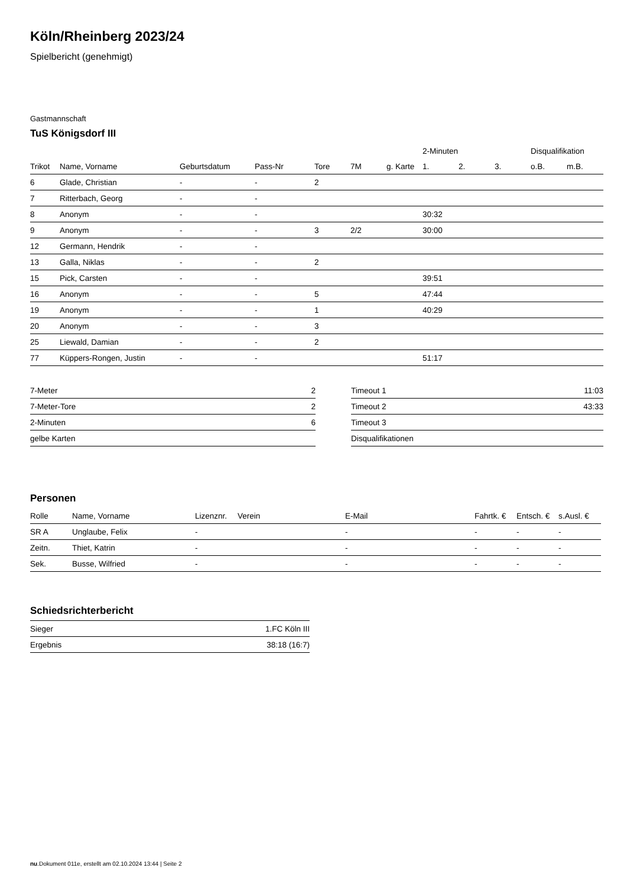Köln/Rheinberg 2023/24
Spielbericht (genehmigt)
Gastmannschaft
TuS Königsdorf III
| | | | | | | | | 2-Minuten | | | Disqualifikation | |
| --- | --- | --- | --- | --- | --- | --- | --- | --- | --- | --- | --- | --- |
| Trikot | Name, Vorname | Geburtsdatum | Pass-Nr | Tore | 7M | g. Karte | | 1. | 2. | 3. | o.B. | m.B. |
| 6 | Glade, Christian | - | - | 2 | | | | | | | | |
| 7 | Ritterbach, Georg | - | - | | | | | | | | | |
| 8 | Anonym | - | - | | | | | 30:32 | | | | |
| 9 | Anonym | - | - | 3 | 2/2 | | | 30:00 | | | | |
| 12 | Germann, Hendrik | - | - | | | | | | | | | |
| 13 | Galla, Niklas | - | - | 2 | | | | | | | | |
| 15 | Pick, Carsten | - | - | | | | | 39:51 | | | | |
| 16 | Anonym | - | - | 5 | | | | 47:44 | | | | |
| 19 | Anonym | - | - | 1 | | | | 40:29 | | | | |
| 20 | Anonym | - | - | 3 | | | | | | | | |
| 25 | Liewald, Damian | - | - | 2 | | | | | | | | |
| 77 | Küppers-Rongen, Justin | - | - | | | | | 51:17 | | | | |
| 7-Meter | 2 |
| 7-Meter-Tore | 2 |
| 2-Minuten | 6 |
| gelbe Karten | |
| Timeout 1 | 11:03 |
| Timeout 2 | 43:33 |
| Timeout 3 | |
| Disqualifikationen | |
Personen
| Rolle | Name, Vorname | Lizenznr. | Verein | E-Mail | Fahrtk. € | Entsch. € | s.Ausl. € |
| --- | --- | --- | --- | --- | --- | --- | --- |
| SR A | Unglaube, Felix | - | | - | - | - | - |
| Zeitn. | Thiet, Katrin | - | | - | - | - | - |
| Sek. | Busse, Wilfried | - | | - | - | - | - |
Schiedsrichterbericht
| Sieger | 1.FC Köln III |
| Ergebnis | 38:18 (16:7) |
nu.Dokument 011e, erstellt am 02.10.2024 13:44 | Seite 2